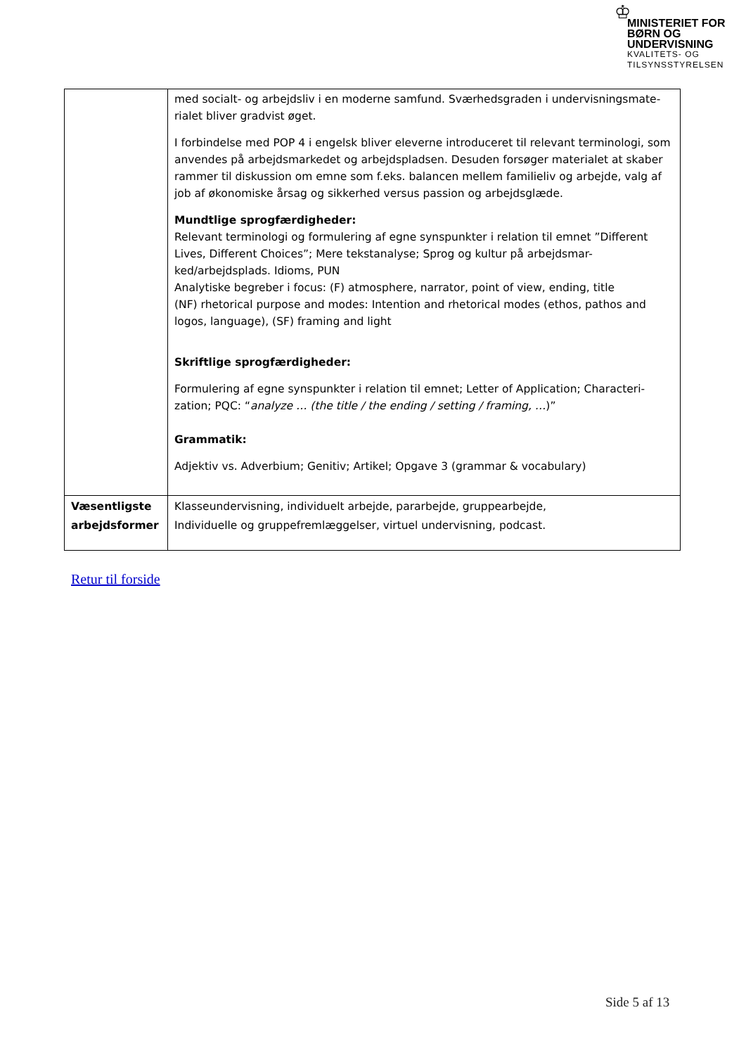♔
MINISTERIET FOR
BØRN OG
UNDERVISNING
KVALITETS- OG
TILSYNSSTYRELSEN
| | med socialt- og arbejdsliv i en moderne samfund. Sværhedsgraden i undervisningsmate-rialet bliver gradvist øget. I forbindelse med POP 4 i engelsk bliver eleverne introduceret til relevant terminologi, som anvendes på arbejdsmarkedet og arbejdspladsen. Desuden forsøger materialet at skaber rammer til diskussion om emne som f.eks. balancen mellem familieliv og arbejde, valg af job af økonomiske årsag og sikkerhed versus passion og arbejdsglæde. Mundtlige sprogfærdigheder: Relevant terminologi og formulering af egne synspunkter i relation til emnet ”Different Lives, Different Choices”; Mere tekstanalyse; Sprog og kultur på arbejdsmar-ked/arbejdsplads. Idioms, PUN Analytiske begreber i focus: (F) atmosphere, narrator, point of view, ending, title (NF) rhetorical purpose and modes: Intention and rhetorical modes (ethos, pathos and logos, language), (SF) framing and light Skriftlige sprogfærdigheder: Formulering af egne synspunkter i relation til emnet; Letter of Application; Characteri-zation; PQC: “ analyze … (the title / the ending / setting / framing, … )” Grammatik: Adjektiv vs. Adverbium; Genitiv; Artikel; Opgave 3 (grammar & vocabulary) |
| Væsentligste arbejdsformer | Klasseundervisning, individuelt arbejde, pararbejde, gruppearbejde, Individuelle og gruppefremlæggelser, virtuel undervisning, podcast. |
Retur til forside
Side 5 af 13